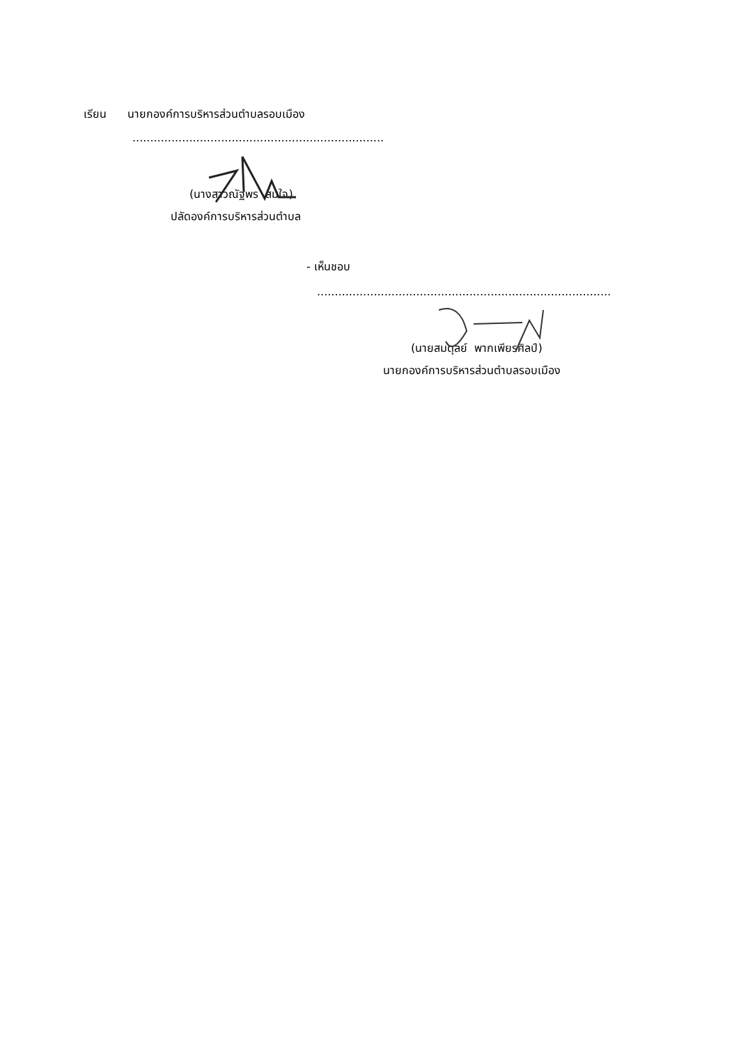เรียน นายกองค์การบริหารส่วนตำบลรอบเมือง
.......................................................................
(นางสาวณัฐพร สมใจ)
ปลัดองค์การบริหารส่วนตำบล
- เห็นชอบ
...................................................................................
(นายสมดุลย์ พากเพียรศิลป์)
นายกองค์การบริหารส่วนตำบลรอบเมือง